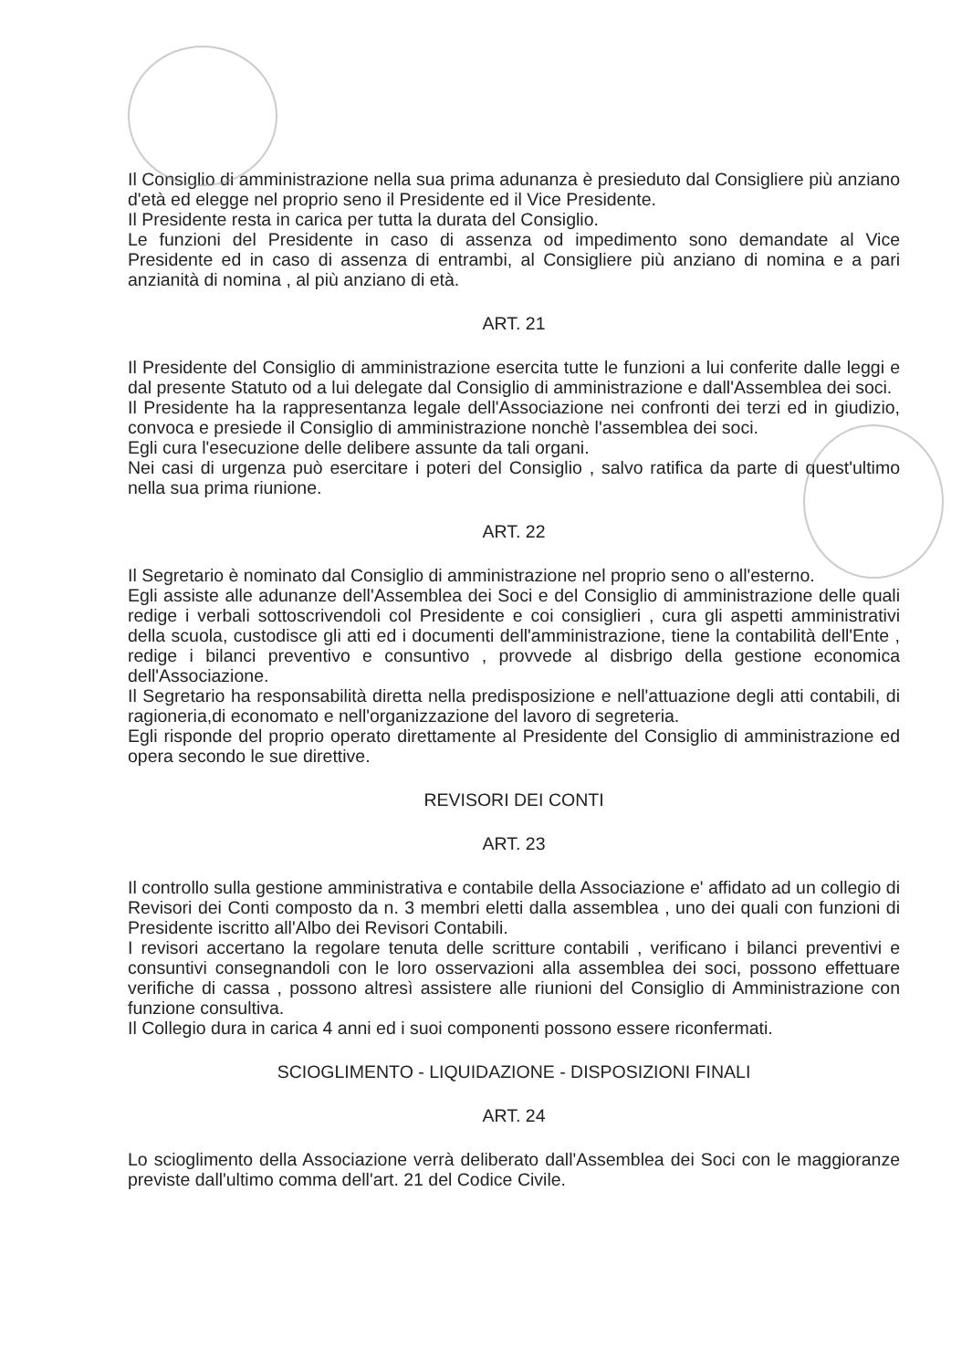Il Consiglio di amministrazione nella sua prima adunanza è presieduto dal Consigliere più anziano d'età ed elegge nel proprio seno il Presidente ed il Vice Presidente.
Il Presidente resta in carica per tutta la durata del Consiglio.
Le funzioni del Presidente in caso di assenza od impedimento sono demandate al Vice Presidente ed in caso di assenza di entrambi, al Consigliere più anziano di nomina e a pari anzianità di nomina , al più anziano di età.
ART. 21
Il Presidente del Consiglio di amministrazione esercita tutte le funzioni a lui conferite dalle leggi e dal presente Statuto od a lui delegate dal Consiglio di amministrazione e dall'Assemblea dei soci.
Il Presidente ha la rappresentanza legale dell'Associazione nei confronti dei terzi ed in giudizio, convoca e presiede il Consiglio di amministrazione nonchè l'assemblea dei soci.
Egli cura l'esecuzione delle delibere assunte da tali organi.
Nei casi di urgenza può esercitare i poteri del Consiglio , salvo ratifica da parte di quest'ultimo nella sua prima riunione.
ART. 22
Il Segretario è nominato dal Consiglio di amministrazione nel proprio seno o all'esterno.
Egli assiste alle adunanze dell'Assemblea dei Soci e del Consiglio di amministrazione delle quali redige i verbali sottoscrivendoli col Presidente e coi consiglieri , cura gli aspetti amministrativi della scuola, custodisce gli atti ed i documenti dell'amministrazione, tiene la contabilità dell'Ente , redige i bilanci preventivo e consuntivo , provvede al disbrigo della gestione economica dell'Associazione.
Il Segretario ha responsabilità diretta nella predisposizione e nell'attuazione degli atti contabili, di ragioneria,di economato e nell'organizzazione del lavoro di segreteria.
Egli risponde del proprio operato direttamente al Presidente del Consiglio di amministrazione ed opera secondo le sue direttive.
REVISORI DEI CONTI
ART. 23
Il controllo sulla gestione amministrativa e contabile della Associazione e' affidato ad un collegio di Revisori dei Conti composto da n. 3 membri eletti dalla assemblea , uno dei quali con funzioni di Presidente iscritto all'Albo dei Revisori Contabili.
I revisori accertano la regolare tenuta delle scritture contabili , verificano i bilanci preventivi e consuntivi consegnandoli con le loro osservazioni alla assemblea dei soci, possono effettuare verifiche di cassa , possono altresì assistere alle riunioni del Consiglio di Amministrazione con funzione consultiva.
Il Collegio dura in carica 4 anni ed i suoi componenti possono essere riconfermati.
SCIOGLIMENTO - LIQUIDAZIONE - DISPOSIZIONI FINALI
ART. 24
Lo scioglimento della Associazione verrà deliberato dall'Assemblea dei Soci con le maggioranze previste dall'ultimo comma dell'art. 21 del Codice Civile.